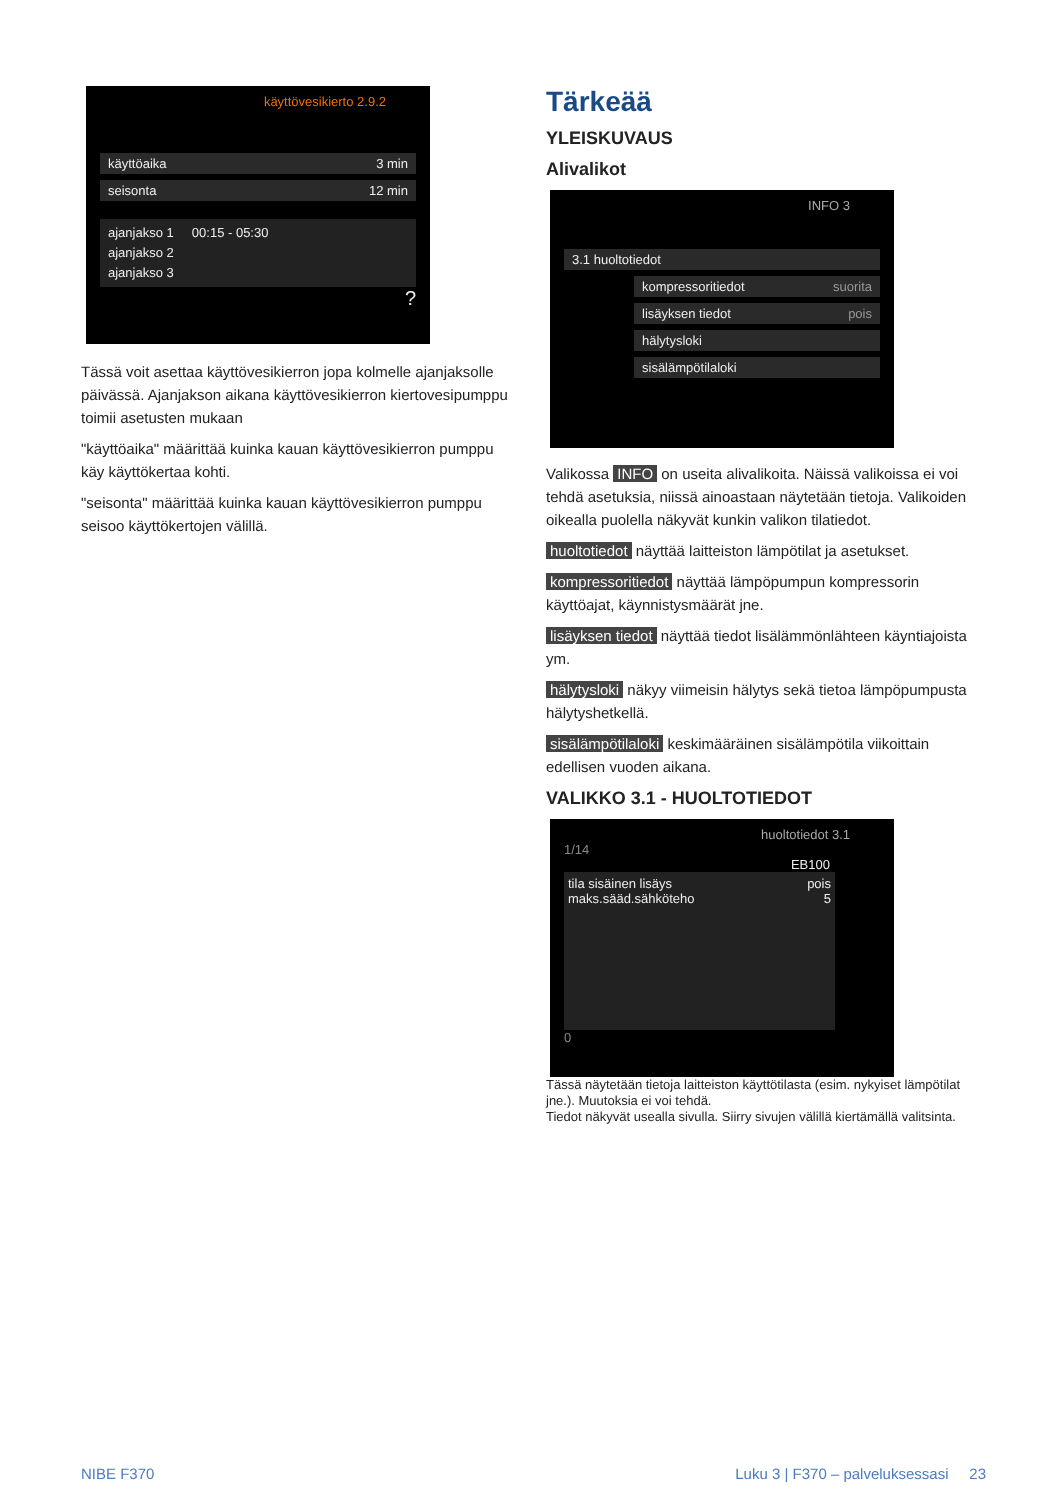käyttövesikierto 2.9.2
käyttöaika 3 min
seisonta 12 min
ajanjakso 1 00:15 - 05:30
ajanjakso 2
ajanjakso 3
?
Tässä voit asettaa käyttövesikierron jopa kolmelle ajanjaksolle päivässä. Ajanjakson aikana käyttövesikierron kiertovesipumppu toimii asetusten mukaan
"käyttöaika" määrittää kuinka kauan käyttövesikierron pumppu käy käyttökertaa kohti.
"seisonta" määrittää kuinka kauan käyttövesikierron pumppu seisoo käyttökertojen välillä.
Tärkeää
YLEISKUVAUS
Alivalikot
INFO 3
3.1 huoltotiedot
kompressoritiedot suorita
lisäyksen tiedot pois
hälytysloki
sisälämpötilaloki
Valikossa INFO on useita alivalikoita. Näissä valikoissa ei voi tehdä asetuksia, niissä ainoastaan näytetään tietoja. Valikoiden oikealla puolella näkyvät kunkin valikon tilatiedot.
huoltotiedot näyttää laitteiston lämpötilat ja asetukset.
kompressoritiedot näyttää lämpöpumpun kompressorin käyttöajat, käynnistysmäärät jne.
lisäyksen tiedot näyttää tiedot lisälämmönlähteen käyntiajoista ym.
hälytysloki näkyy viimeisin hälytys sekä tietoa lämpöpumpusta hälytyshetkellä.
sisälämpötilaloki keskimääräinen sisälämpötila viikoittain edellisen vuoden aikana.
VALIKKO 3.1 - HUOLTOTIEDOT
huoltotiedot 3.1
1/14
EB100
tila sisäinen lisäys pois
maks.sääd.sähköteho 5
0
Tässä näytetään tietoja laitteiston käyttötilasta (esim. nykyiset lämpötilat jne.). Muutoksia ei voi tehdä.
Tiedot näkyvät usealla sivulla. Siirry sivujen välillä kiertämällä valitsinta.
NIBE F370
Luku 3 | F370 – palveluksessasi 23